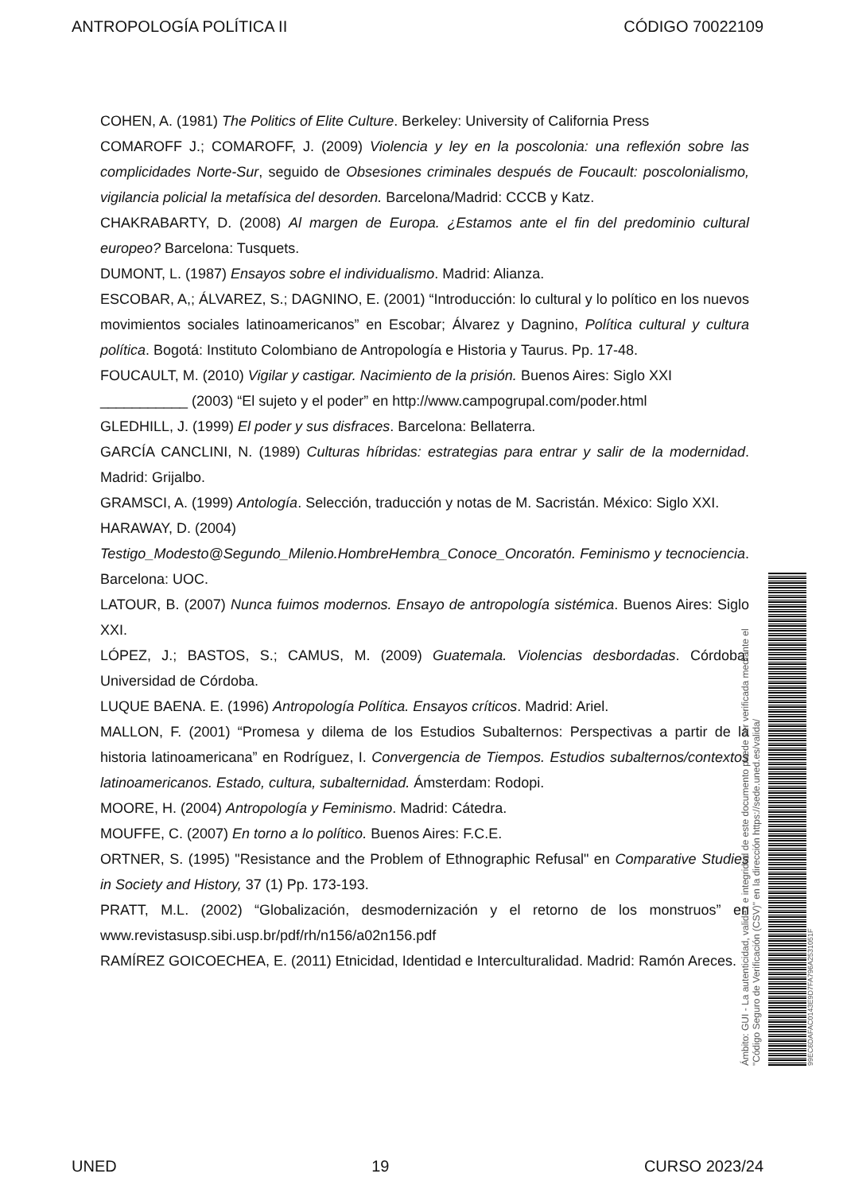ANTROPOLOGÍA POLÍTICA II CÓDIGO 70022109
COHEN, A. (1981) The Politics of Elite Culture. Berkeley: University of California Press
COMAROFF J.; COMAROFF, J. (2009) Violencia y ley en la poscolonia: una reflexión sobre las complicidades Norte-Sur, seguido de Obsesiones criminales después de Foucault: poscolonialismo, vigilancia policial la metafísica del desorden. Barcelona/Madrid: CCCB y Katz.
CHAKRABARTY, D. (2008) Al margen de Europa. ¿Estamos ante el fin del predominio cultural europeo? Barcelona: Tusquets.
DUMONT, L. (1987) Ensayos sobre el individualismo. Madrid: Alianza.
ESCOBAR, A,; ÁLVAREZ, S.; DAGNINO, E. (2001) “Introducción: lo cultural y lo político en los nuevos movimientos sociales latinoamericanos” en Escobar; Álvarez y Dagnino, Política cultural y cultura política. Bogotá: Instituto Colombiano de Antropología e Historia y Taurus. Pp. 17-48.
FOUCAULT, M. (2010) Vigilar y castigar. Nacimiento de la prisión. Buenos Aires: Siglo XXI
___________ (2003) “El sujeto y el poder” en http://www.campogrupal.com/poder.html
GLEDHILL, J. (1999) El poder y sus disfraces. Barcelona: Bellaterra.
GARCÍA CANCLINI, N. (1989) Culturas híbridas: estrategias para entrar y salir de la modernidad. Madrid: Grijalbo.
GRAMSCI, A. (1999) Antología. Selección, traducción y notas de M. Sacristán. México: Siglo XXI.
HARAWAY, D. (2004)
Testigo_Modesto@Segundo_Milenio.HombreHembra_Conoce_Oncoratón. Feminismo y tecnociencia. Barcelona: UOC.
LATOUR, B. (2007) Nunca fuimos modernos. Ensayo de antropología sistémica. Buenos Aires: Siglo XXI.
LÓPEZ, J.; BASTOS, S.; CAMUS, M. (2009) Guatemala. Violencias desbordadas. Córdoba: Universidad de Córdoba.
LUQUE BAENA. E. (1996) Antropología Política. Ensayos críticos. Madrid: Ariel.
MALLON, F. (2001) “Promesa y dilema de los Estudios Subalternos: Perspectivas a partir de la historia latinoamericana” en Rodríguez, I. Convergencia de Tiempos. Estudios subalternos/contextos latinoamericanos. Estado, cultura, subalternidad. Ámsterdam: Rodopi.
MOORE, H. (2004) Antropología y Feminismo. Madrid: Cátedra.
MOUFFE, C. (2007) En torno a lo político. Buenos Aires: F.C.E.
ORTNER, S. (1995) "Resistance and the Problem of Ethnographic Refusal" en Comparative Studies in Society and History, 37 (1) Pp. 173-193.
PRATT, M.L. (2002) “Globalización, desmodernización y el retorno de los monstruos” en www.revistasusp.sibi.usp.br/pdf/rh/n156/a02n156.pdf
RAMÍREZ GOICOECHEA, E. (2011) Etnicidad, Identidad e Interculturalidad. Madrid: Ramón Areces.
Ámbito: GUI - La autenticidad, validez e integridad de este documento puede ser verificada mediante el
"Código Seguro de Verificación (CSV)" en la dirección https://sede.uned.es/valida/
99EC6DAFAC0143E9D7FA796A2531051F
UNED 19 CURSO 2023/24